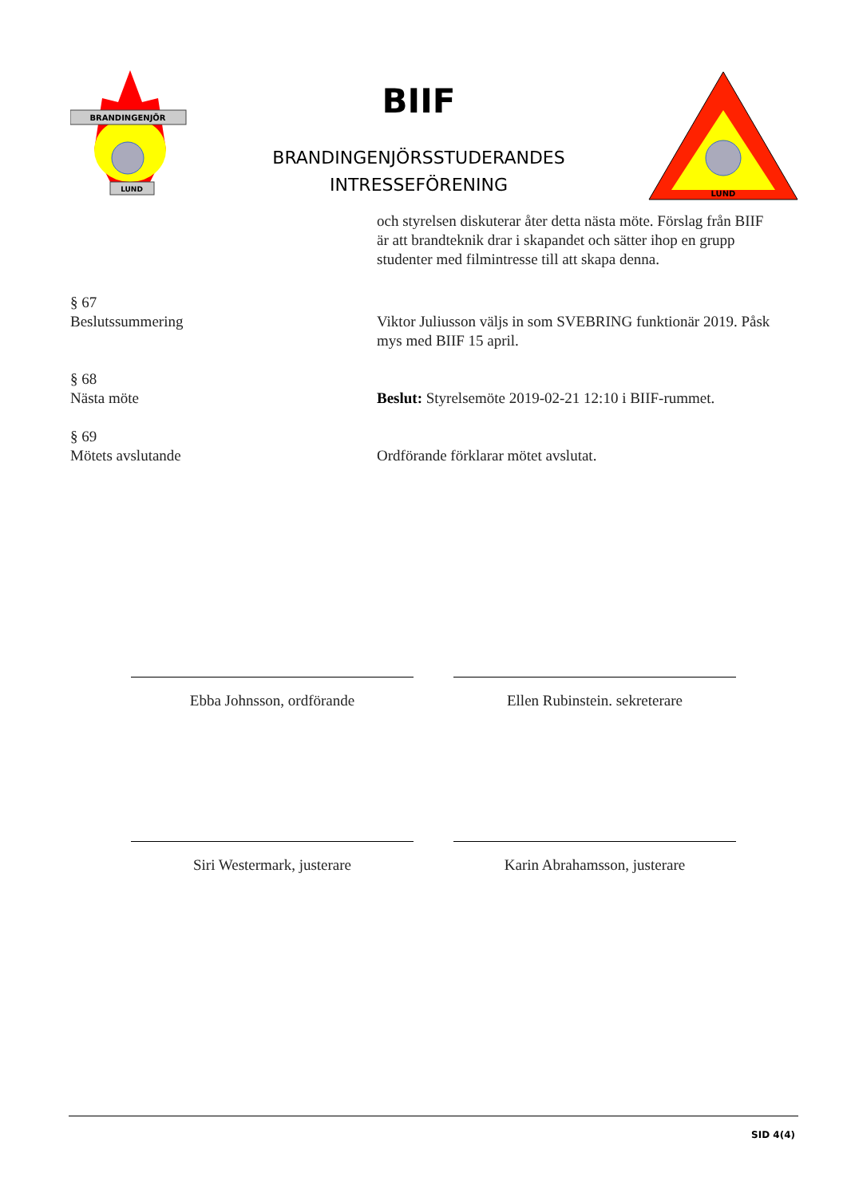BRANDINGENJÖR
LUND
BIIF
BRANDINGENJÖRSSTUDERANDES
INTRESSEFÖRENING
LUND
och styrelsen diskuterar åter detta nästa möte. Förslag från BIIF är att brandteknik drar i skapandet och sätter ihop en grupp studenter med filmintresse till att skapa denna.
§ 67
Beslutssummering
Viktor Juliusson väljs in som SVEBRING funktionär 2019. Påsk mys med BIIF 15 april.
§ 68
Nästa möte
Beslut: Styrelsemöte 2019-02-21 12:10 i BIIF-rummet.
§ 69
Mötets avslutande
Ordförande förklarar mötet avslutat.
Ebba Johnsson, ordförande Ellen Rubinstein. sekreterare
Siri Westermark, justerare Karin Abrahamsson, justerare
SID 4(4)